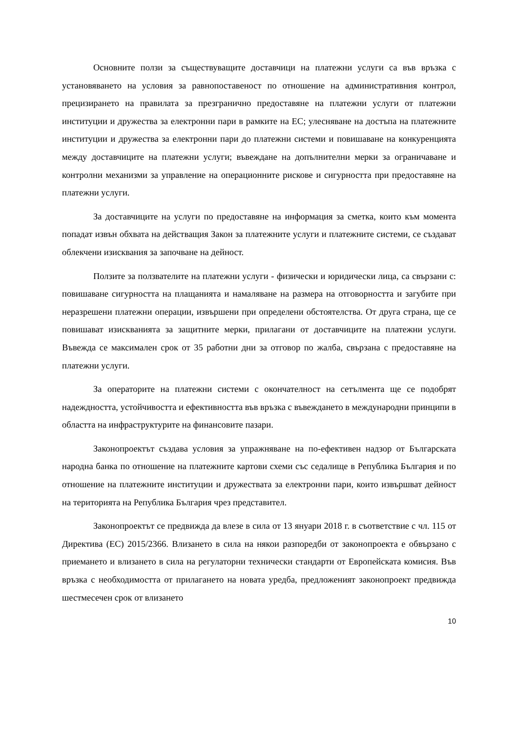Основните ползи за съществуващите доставчици на платежни услуги са във връзка с установяването на условия за равнопоставеност по отношение на административния контрол, прецизирането на правилата за презгранично предоставяне на платежни услуги от платежни институции и дружества за електронни пари в рамките на ЕС; улесняване на достъпа на платежните институции и дружества за електронни пари до платежни системи и повишаване на конкуренцията между доставчиците на платежни услуги; въвеждане на допълнителни мерки за ограничаване и контролни механизми за управление на операционните рискове и сигурността при предоставяне на платежни услуги.
За доставчиците на услуги по предоставяне на информация за сметка, които към момента попадат извън обхвата на действащия Закон за платежните услуги и платежните системи, се създават облекчени изисквания за започване на дейност.
Ползите за ползвателите на платежни услуги - физически и юридически лица, са свързани с: повишаване сигурността на плащанията и намаляване на размера на отговорността и загубите при неразрешени платежни операции, извършени при определени обстоятелства. От друга страна, ще се повишават изискванията за защитните мерки, прилагани от доставчиците на платежни услуги. Въвежда се максимален срок от 35 работни дни за отговор по жалба, свързана с предоставяне на платежни услуги.
За операторите на платежни системи с окончателност на сетълмента ще се подобрят надеждността, устойчивостта и ефективността във връзка с въвеждането в международни принципи в областта на инфраструктурите на финансовите пазари.
Законопроектът създава условия за упражняване на по-ефективен надзор от Българската народна банка по отношение на платежните картови схеми със седалище в Република България и по отношение на платежните институции и дружествата за електронни пари, които извършват дейност на територията на Република България чрез представител.
Законопроектът се предвижда да влезе в сила от 13 януари 2018 г. в съответствие с чл. 115 от Директива (ЕС) 2015/2366. Влизането в сила на някои разпоредби от законопроекта е обвързано с приемането и влизането в сила на регулаторни технически стандарти от Европейската комисия. Във връзка с необходимостта от прилагането на новата уредба, предложеният законопроект предвижда шестмесечен срок от влизането
10